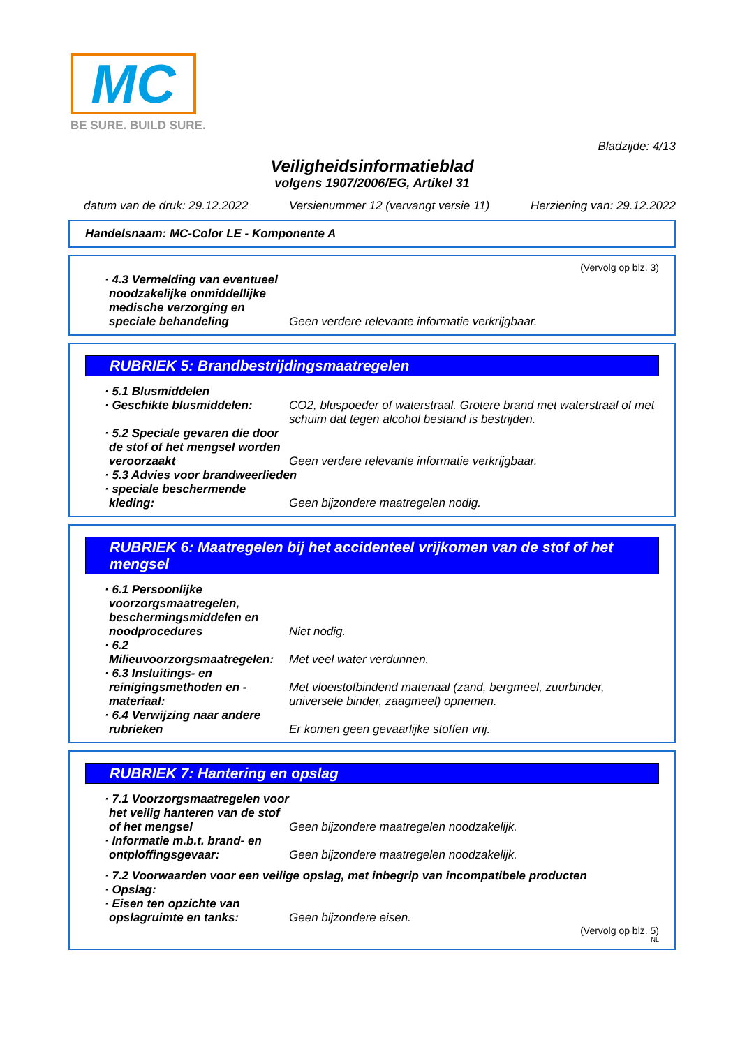MC
BE SURE. BUILD SURE.
Bladzijde: 4/13
Veiligheidsinformatieblad
volgens 1907/2006/EG, Artikel 31
datum van de druk: 29.12.2022 Versienummer 12 (vervangt versie 11) Herziening van: 29.12.2022
Handelsnaam: MC-Color LE - Komponente A
(Vervolg op blz. 3)
· 4.3 Vermelding van eventueel noodzakelijke onmiddellijke medische verzorging en speciale behandeling
Geen verdere relevante informatie verkrijgbaar.
RUBRIEK 5: Brandbestrijdingsmaatregelen
· 5.1 Blusmiddelen
· Geschikte blusmiddelen: CO2, bluspoeder of waterstraal. Grotere brand met waterstraal of met schuim dat tegen alcohol bestand is bestrijden.
· 5.2 Speciale gevaren die door de stof of het mengsel worden veroorzaakt
Geen verdere relevante informatie verkrijgbaar.
· 5.3 Advies voor brandweerlieden
· speciale beschermende kleding:
Geen bijzondere maatregelen nodig.
RUBRIEK 6: Maatregelen bij het accidenteel vrijkomen van de stof of het mengsel
· 6.1 Persoonlijke voorzorgsmaatregelen, beschermingsmiddelen en noodprocedures
Niet nodig.
· 6.2 Milieuvoorzorgsmaatregelen:
Met veel water verdunnen.
· 6.3 Insluitings- en reinigingsmethoden en -materiaal:
Met vloeistofbindend materiaal (zand, bergmeel, zuurbinder, universele binder, zaagmeel) opnemen.
· 6.4 Verwijzing naar andere rubrieken
Er komen geen gevaarlijke stoffen vrij.
RUBRIEK 7: Hantering en opslag
· 7.1 Voorzorgsmaatregelen voor het veilig hanteren van de stof of het mengsel
Geen bijzondere maatregelen noodzakelijk.
· Informatie m.b.t. brand- en ontploffingsgevaar:
Geen bijzondere maatregelen noodzakelijk.
· 7.2 Voorwaarden voor een veilige opslag, met inbegrip van incompatibele producten
· Opslag:
· Eisen ten opzichte van opslagruimte en tanks:
Geen bijzondere eisen.
(Vervolg op blz. 5)
NL